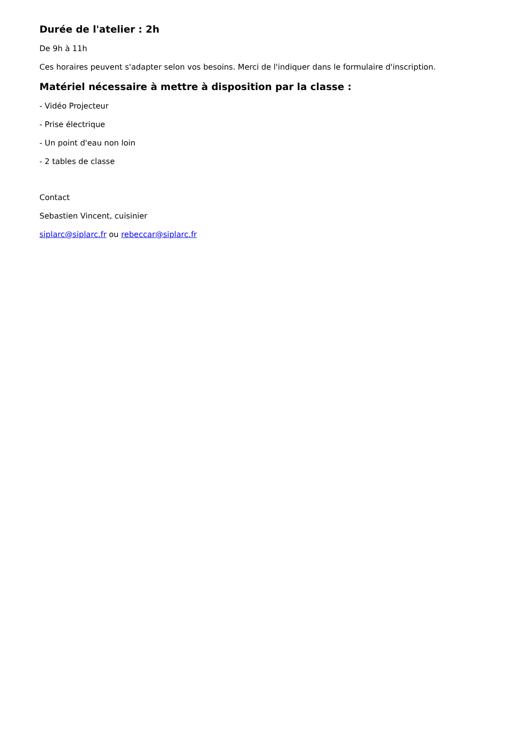Durée de l'atelier : 2h
De 9h à 11h
Ces horaires peuvent s'adapter selon vos besoins. Merci de l'indiquer dans le formulaire d'inscription.
Matériel nécessaire à mettre à disposition par la classe :
- Vidéo Projecteur
- Prise électrique
- Un point d'eau non loin
- 2 tables de classe
Contact
Sebastien Vincent, cuisinier
siplarc@siplarc.fr ou rebeccar@siplarc.fr